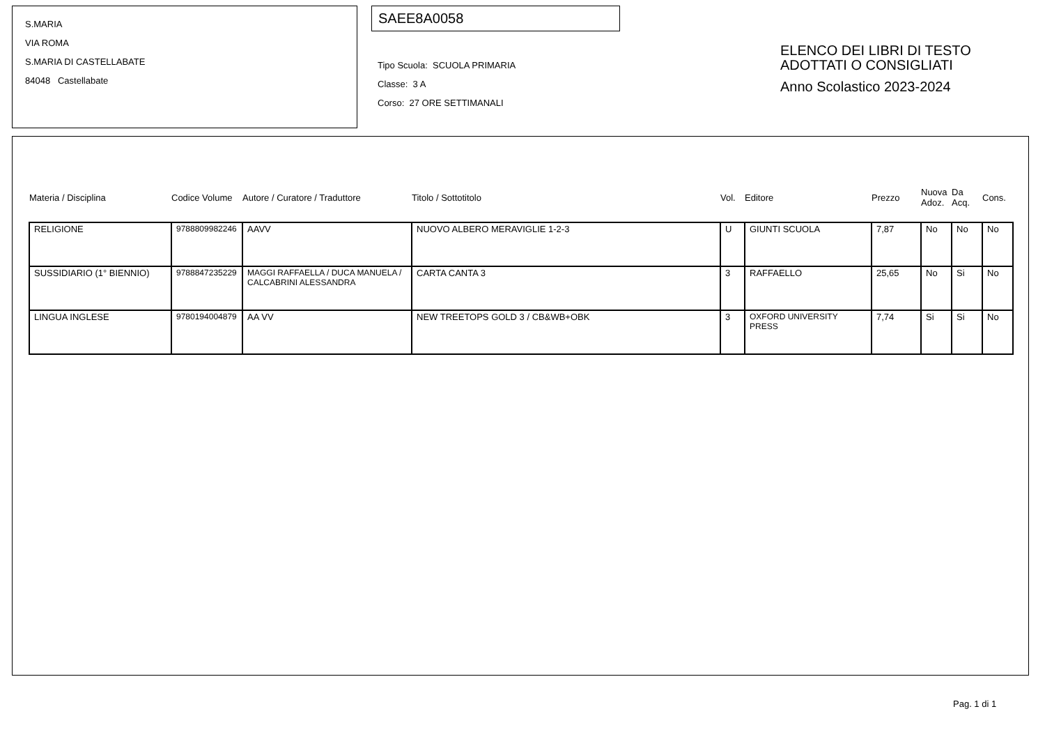S.MARIA
VIA ROMA
S.MARIA DI CASTELLABATE
84048 Castellabate
SAEE8A0058
Tipo Scuola: SCUOLA PRIMARIA
Classe: 3 A
Corso: 27 ORE SETTIMANALI
ELENCO DEI LIBRI DI TESTO
ADOTTATI O CONSIGLIATI
Anno Scolastico 2023-2024
| Materia / Disciplina | Codice Volume | Autore / Curatore / Traduttore | Titolo / Sottotitolo | Vol. | Editore | Prezzo | Nuova Adoz. | Da Acq. | Cons. |
| --- | --- | --- | --- | --- | --- | --- | --- | --- | --- |
| RELIGIONE | 9788809982246 | AAVV | NUOVO ALBERO MERAVIGLIE 1-2-3 | U | GIUNTI SCUOLA | 7,87 | No | No | No |
| SUSSIDIARIO (1° BIENNIO) | 9788847235229 | MAGGI RAFFAELLA / DUCA MANUELA / CALCABRINI ALESSANDRA | CARTA CANTA 3 | 3 | RAFFAELLO | 25,65 | No | Si | No |
| LINGUA INGLESE | 9780194004879 | AA VV | NEW TREETOPS GOLD 3 / CB&WB+OBK | 3 | OXFORD UNIVERSITY PRESS | 7,74 | Si | Si | No |
Pag. 1 di 1